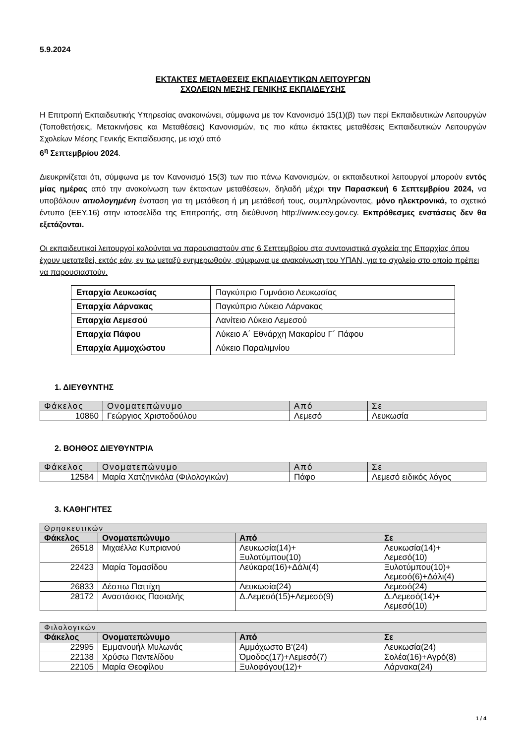5.9.2024
ΕΚΤΑΚΤΕΣ ΜΕΤΑΘΕΣΕΙΣ ΕΚΠΑΙΔΕΥΤΙΚΩΝ ΛΕΙΤΟΥΡΓΩΝ
ΣΧΟΛΕΙΩΝ ΜΕΣΗΣ ΓΕΝΙΚΗΣ ΕΚΠΑΙΔΕΥΣΗΣ
Η Επιτροπή Εκπαιδευτικής Υπηρεσίας ανακοινώνει, σύμφωνα με τον Κανονισμό 15(1)(β) των περί Εκπαιδευτικών Λειτουργών (Τοποθετήσεις, Μετακινήσεις και Μεταθέσεις) Κανονισμών, τις πιο κάτω έκτακτες μεταθέσεις Εκπαιδευτικών Λειτουργών Σχολείων Μέσης Γενικής Εκπαίδευσης, με ισχύ από
6<sup>η</sup> Σεπτεμβρίου 2024.
Διευκρινίζεται ότι, σύμφωνα με τον Κανονισμό 15(3) των πιο πάνω Κανονισμών, οι εκπαιδευτικοί λειτουργοί μπορούν εντός μίας ημέρας από την ανακοίνωση των έκτακτων μεταθέσεων, δηλαδή μέχρι την Παρασκευή 6 Σεπτεμβρίου 2024, να υποβάλουν αιτιολογημένη ένσταση για τη μετάθεση ή μη μετάθεσή τους, συμπληρώνοντας, μόνο ηλεκτρονικά, το σχετικό έντυπο (ΕΕΥ.16) στην ιστοσελίδα της Επιτροπής, στη διεύθυνση http://www.eey.gov.cy. Εκπρόθεσμες ενστάσεις δεν θα εξετάζονται.
Οι εκπαιδευτικοί λειτουργοί καλούνται να παρουσιαστούν στις 6 Σεπτεμβρίου στα συντονιστικά σχολεία της Επαρχίας όπου έχουν μετατεθεί, εκτός εάν, εν τω μεταξύ ενημερωθούν, σύμφωνα με ανακοίνωση του ΥΠΑΝ, για το σχολείο στο οποίο πρέπει να παρουσιαστούν.
| Επαρχία Λευκωσίας | Παγκύπριο Γυμνάσιο Λευκωσίας |
| Επαρχία Λάρνακας | Παγκύπριο Λύκειο Λάρνακας |
| Επαρχία Λεμεσού | Λανίτειο Λύκειο Λεμεσού |
| Επαρχία Πάφου | Λύκειο Α΄ Εθνάρχη Μακαρίου Γ΄ Πάφου |
| Επαρχία Αμμοχώστου | Λύκειο Παραλιμνίου |
1. ΔΙΕΥΘΥΝΤΗΣ
| Φάκελος | Ονοματεπώνυμο | Από | Σε |
| --- | --- | --- | --- |
| 10860 | Γεώργιος Χριστοδούλου | Λεμεσό | Λευκωσία |
2. ΒΟΗΘΟΣ ΔΙΕΥΘΥΝΤΡΙΑ
| Φάκελος | Ονοματεπώνυμο | Από | Σε |
| --- | --- | --- | --- |
| 12584 | Μαρία Χατζηνικόλα (Φιλολογικών) | Πάφο | Λεμεσό ειδικός λόγος |
3. ΚΑΘΗΓΗΤΕΣ
| Θρησκευτικών | | | |
| --- | --- | --- | --- |
| Φάκελος | Ονοματεπώνυμο | Από | Σε |
| 26518 | Μιχαέλλα Κυπριανού | Λευκωσία(14)+ Ξυλοτύμπου(10) | Λευκωσία(14)+ Λεμεσό(10) |
| 22423 | Μαρία Τομασίδου | Λεύκαρα(16)+Δάλι(4) | Ξυλοτύμπου(10)+ Λεμεσό(6)+Δάλι(4) |
| 26833 | Δέσπω Παττίχη | Λευκωσία(24) | Λεμεσό(24) |
| 28172 | Αναστάσιος Πασιαλής | Δ.Λεμεσό(15)+Λεμεσό(9) | Δ.Λεμεσό(14)+ Λεμεσό(10) |
| Φιλολογικών | | | |
| --- | --- | --- | --- |
| Φάκελος | Ονοματεπώνυμο | Από | Σε |
| 22995 | Εμμανουήλ Μυλωνάς | Αμμόχωστο Β'(24) | Λευκωσία(24) |
| 22138 | Χρύσω Παντελίδου | Όμοδος(17)+Λεμεσό(7) | Σολέα(16)+Αγρό(8) |
| 22105 | Μαρία Θεοφίλου | Ξυλοφάγου(12)+ | Λάρνακα(24) |
1 / 4